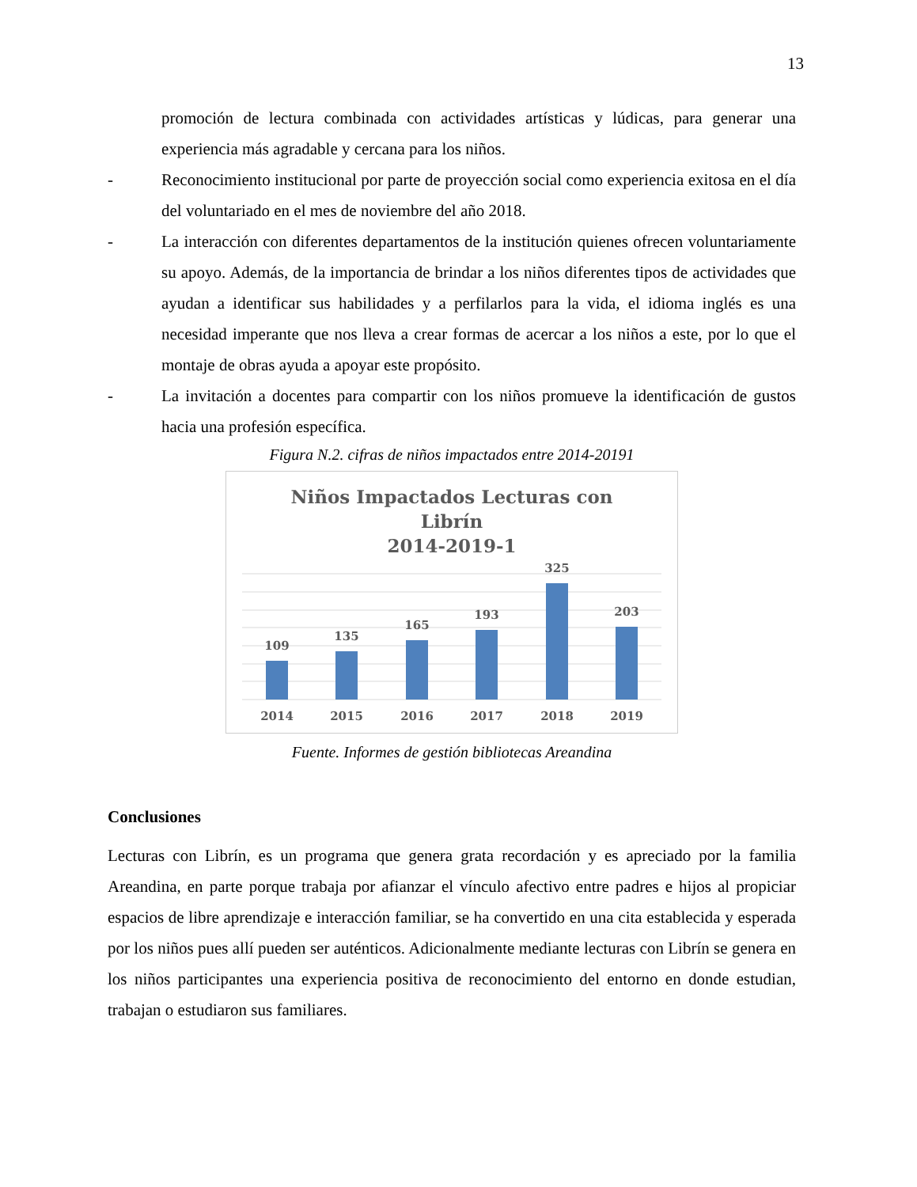13
promoción de lectura combinada con actividades artísticas y lúdicas, para generar una experiencia más agradable y cercana para los niños.
- Reconocimiento institucional por parte de proyección social como experiencia exitosa en el día del voluntariado en el mes de noviembre del año 2018.
- La interacción con diferentes departamentos de la institución quienes ofrecen voluntariamente su apoyo. Además, de la importancia de brindar a los niños diferentes tipos de actividades que ayudan a identificar sus habilidades y a perfilarlos para la vida, el idioma inglés es una necesidad imperante que nos lleva a crear formas de acercar a los niños a este, por lo que el montaje de obras ayuda a apoyar este propósito.
- La invitación a docentes para compartir con los niños promueve la identificación de gustos hacia una profesión específica.
Figura N.2. cifras de niños impactados entre 2014-20191
Niños Impactados Lecturas con
Librín
2014-2019-1
109
135
165
193
325
203
2014
2015
2016
2017
2018
2019
Fuente. Informes de gestión bibliotecas Areandina
Conclusiones
Lecturas con Librín, es un programa que genera grata recordación y es apreciado por la familia Areandina, en parte porque trabaja por afianzar el vínculo afectivo entre padres e hijos al propiciar espacios de libre aprendizaje e interacción familiar, se ha convertido en una cita establecida y esperada por los niños pues allí pueden ser auténticos. Adicionalmente mediante lecturas con Librín se genera en los niños participantes una experiencia positiva de reconocimiento del entorno en donde estudian, trabajan o estudiaron sus familiares.